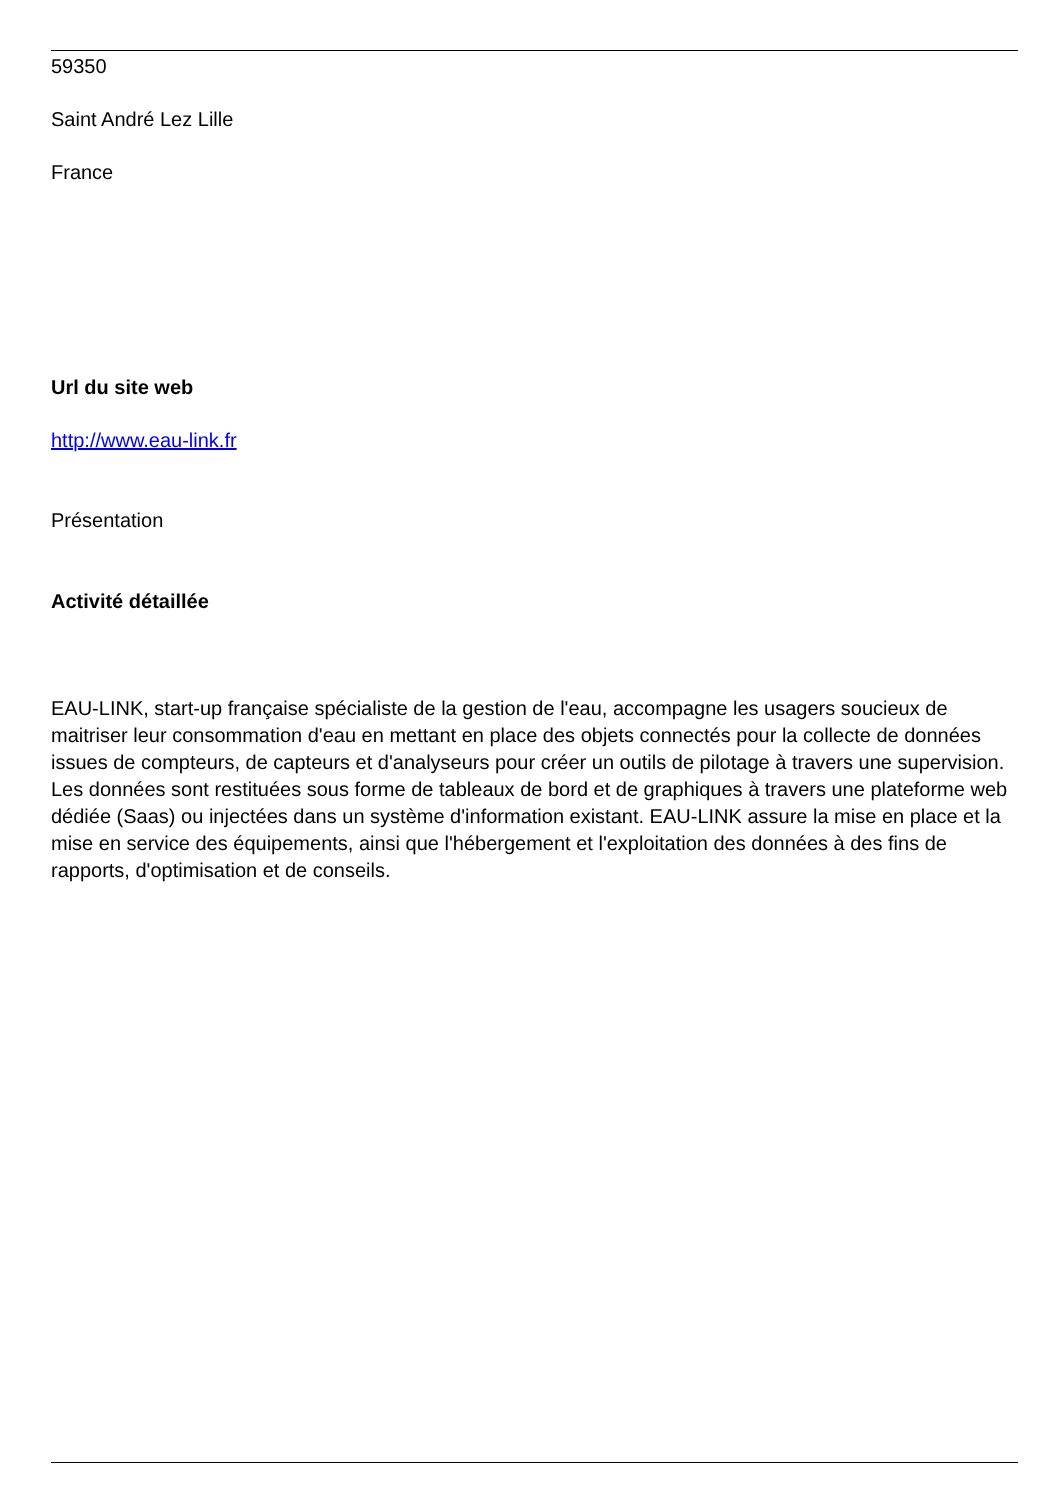59350
Saint André Lez Lille
France
Url du site web
http://www.eau-link.fr
Présentation
Activité détaillée
EAU-LINK, start-up française spécialiste de la gestion de l'eau, accompagne les usagers soucieux de maitriser leur consommation d'eau en mettant en place des objets connectés pour la collecte de données issues de compteurs, de capteurs et d'analyseurs pour créer un outils de pilotage à travers une supervision. Les données sont restituées sous forme de tableaux de bord et de graphiques à travers une plateforme web dédiée (Saas) ou injectées dans un système d'information existant. EAU-LINK assure la mise en place et la mise en service des équipements, ainsi que l'hébergement et l'exploitation des données à des fins de rapports, d'optimisation et de conseils.